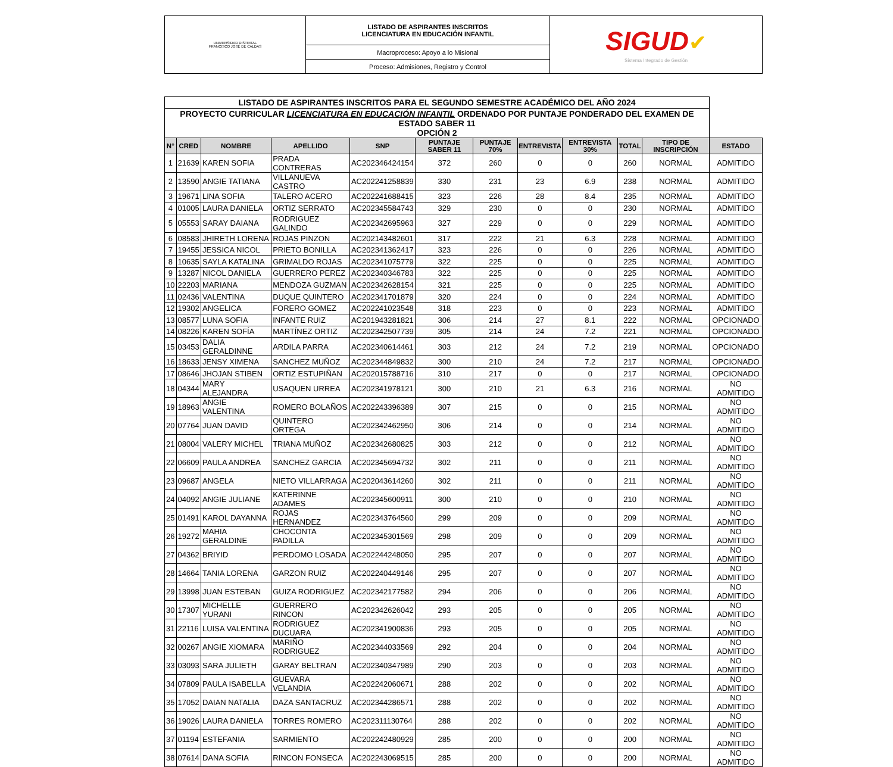| UNIVERSIDAD DISTRITAL FRANCISCO JOSÉ DE CALDAS | LISTADO DE ASPIRANTES INSCRITOS LICENCIATURA EN EDUCACIÓN INFANTIL | SIGUD ✔ Sistema Integrado de Gestión |
| | Macroproceso: Apoyo a lo Misional | |
| | Proceso: Admisiones, Registro y Control | |
| LISTADO DE ASPIRANTES INSCRITOS PARA EL SEGUNDO SEMESTRE ACADÉMICO DEL AÑO 2024 | | | | | | | | | | | |
| PROYECTO CURRICULAR LICENCIATURA EN EDUCACIÓN INFANTIL ORDENADO POR PUNTAJE PONDERADO DEL EXAMEN DE ESTADO SABER 11 OPCIÓN 2 | | | | | | | | | | | |
| N° | CRED | NOMBRE | APELLIDO | SNP | PUNTAJE SABER 11 | PUNTAJE 70% | ENTREVISTA | ENTREVISTA 30% | TOTAL | TIPO DE INSCRIPCIÓN | ESTADO |
| 1 | 21639 | KAREN SOFIA | PRADA CONTRERAS | AC202346424154 | 372 | 260 | 0 | 0 | 260 | NORMAL | ADMITIDO |
| 2 | 13590 | ANGIE TATIANA | VILLANUEVA CASTRO | AC202241258839 | 330 | 231 | 23 | 6.9 | 238 | NORMAL | ADMITIDO |
| 3 | 19671 | LINA SOFIA | TALERO ACERO | AC202241688415 | 323 | 226 | 28 | 8.4 | 235 | NORMAL | ADMITIDO |
| 4 | 01005 | LAURA DANIELA | ORTIZ SERRATO | AC202345584743 | 329 | 230 | 0 | 0 | 230 | NORMAL | ADMITIDO |
| 5 | 05553 | SARAY DAIANA | RODRIGUEZ GALINDO | AC202342695963 | 327 | 229 | 0 | 0 | 229 | NORMAL | ADMITIDO |
| 6 | 08583 | JHIRETH LORENA | ROJAS PINZON | AC202143482601 | 317 | 222 | 21 | 6.3 | 228 | NORMAL | ADMITIDO |
| 7 | 19455 | JESSICA NICOL | PRIETO BONILLA | AC202341362417 | 323 | 226 | 0 | 0 | 226 | NORMAL | ADMITIDO |
| 8 | 10635 | SAYLA KATALINA | GRIMALDO ROJAS | AC202341075779 | 322 | 225 | 0 | 0 | 225 | NORMAL | ADMITIDO |
| 9 | 13287 | NICOL DANIELA | GUERRERO PEREZ | AC202340346783 | 322 | 225 | 0 | 0 | 225 | NORMAL | ADMITIDO |
| 10 | 22203 | MARIANA | MENDOZA GUZMAN | AC202342628154 | 321 | 225 | 0 | 0 | 225 | NORMAL | ADMITIDO |
| 11 | 02436 | VALENTINA | DUQUE QUINTERO | AC202341701879 | 320 | 224 | 0 | 0 | 224 | NORMAL | ADMITIDO |
| 12 | 19302 | ANGELICA | FORERO GOMEZ | AC202241023548 | 318 | 223 | 0 | 0 | 223 | NORMAL | ADMITIDO |
| 13 | 08577 | LUNA SOFIA | INFANTE RUIZ | AC201943281821 | 306 | 214 | 27 | 8.1 | 222 | NORMAL | OPCIONADO |
| 14 | 08226 | KAREN SOFÍA | MARTÍNEZ ORTIZ | AC202342507739 | 305 | 214 | 24 | 7.2 | 221 | NORMAL | OPCIONADO |
| 15 | 03453 | DALIA GERALDINNE | ARDILA PARRA | AC202340614461 | 303 | 212 | 24 | 7.2 | 219 | NORMAL | OPCIONADO |
| 16 | 18633 | JENSY XIMENA | SANCHEZ MUÑOZ | AC202344849832 | 300 | 210 | 24 | 7.2 | 217 | NORMAL | OPCIONADO |
| 17 | 08646 | JHOJAN STIBEN | ORTIZ ESTUPIÑAN | AC202015788716 | 310 | 217 | 0 | 0 | 217 | NORMAL | OPCIONADO |
| 18 | 04344 | MARY ALEJANDRA | USAQUEN URREA | AC202341978121 | 300 | 210 | 21 | 6.3 | 216 | NORMAL | NO ADMITIDO |
| 19 | 18963 | ANGIE VALENTINA | ROMERO BOLAÑOS | AC202243396389 | 307 | 215 | 0 | 0 | 215 | NORMAL | NO ADMITIDO |
| 20 | 07764 | JUAN DAVID | QUINTERO ORTEGA | AC202342462950 | 306 | 214 | 0 | 0 | 214 | NORMAL | NO ADMITIDO |
| 21 | 08004 | VALERY MICHEL | TRIANA MUÑOZ | AC202342680825 | 303 | 212 | 0 | 0 | 212 | NORMAL | NO ADMITIDO |
| 22 | 06609 | PAULA ANDREA | SANCHEZ GARCIA | AC202345694732 | 302 | 211 | 0 | 0 | 211 | NORMAL | NO ADMITIDO |
| 23 | 09687 | ANGELA | NIETO VILLARRAGA | AC202043614260 | 302 | 211 | 0 | 0 | 211 | NORMAL | NO ADMITIDO |
| 24 | 04092 | ANGIE JULIANE | KATERINNE ADAMES | AC202345600911 | 300 | 210 | 0 | 0 | 210 | NORMAL | NO ADMITIDO |
| 25 | 01491 | KAROL DAYANNA | ROJAS HERNANDEZ | AC202343764560 | 299 | 209 | 0 | 0 | 209 | NORMAL | NO ADMITIDO |
| 26 | 19272 | MAHIA GERALDINE | CHOCONTA PADILLA | AC202345301569 | 298 | 209 | 0 | 0 | 209 | NORMAL | NO ADMITIDO |
| 27 | 04362 | BRIYID | PERDOMO LOSADA | AC202244248050 | 295 | 207 | 0 | 0 | 207 | NORMAL | NO ADMITIDO |
| 28 | 14664 | TANIA LORENA | GARZON RUIZ | AC202240449146 | 295 | 207 | 0 | 0 | 207 | NORMAL | NO ADMITIDO |
| 29 | 13998 | JUAN ESTEBAN | GUIZA RODRIGUEZ | AC202342177582 | 294 | 206 | 0 | 0 | 206 | NORMAL | NO ADMITIDO |
| 30 | 17307 | MICHELLE YURANI | GUERRERO RINCON | AC202342626042 | 293 | 205 | 0 | 0 | 205 | NORMAL | NO ADMITIDO |
| 31 | 22116 | LUISA VALENTINA | RODRIGUEZ DUCUARA | AC202341900836 | 293 | 205 | 0 | 0 | 205 | NORMAL | NO ADMITIDO |
| 32 | 00267 | ANGIE XIOMARA | MARIÑO RODRIGUEZ | AC202344033569 | 292 | 204 | 0 | 0 | 204 | NORMAL | NO ADMITIDO |
| 33 | 03093 | SARA JULIETH | GARAY BELTRAN | AC202340347989 | 290 | 203 | 0 | 0 | 203 | NORMAL | NO ADMITIDO |
| 34 | 07809 | PAULA ISABELLA | GUEVARA VELANDIA | AC202242060671 | 288 | 202 | 0 | 0 | 202 | NORMAL | NO ADMITIDO |
| 35 | 17052 | DAIAN NATALIA | DAZA SANTACRUZ | AC202344286571 | 288 | 202 | 0 | 0 | 202 | NORMAL | NO ADMITIDO |
| 36 | 19026 | LAURA DANIELA | TORRES ROMERO | AC202311130764 | 288 | 202 | 0 | 0 | 202 | NORMAL | NO ADMITIDO |
| 37 | 01194 | ESTEFANIA | SARMIENTO | AC202242480929 | 285 | 200 | 0 | 0 | 200 | NORMAL | NO ADMITIDO |
| 38 | 07614 | DANA SOFIA | RINCON FONSECA | AC202243069515 | 285 | 200 | 0 | 0 | 200 | NORMAL | NO ADMITIDO |